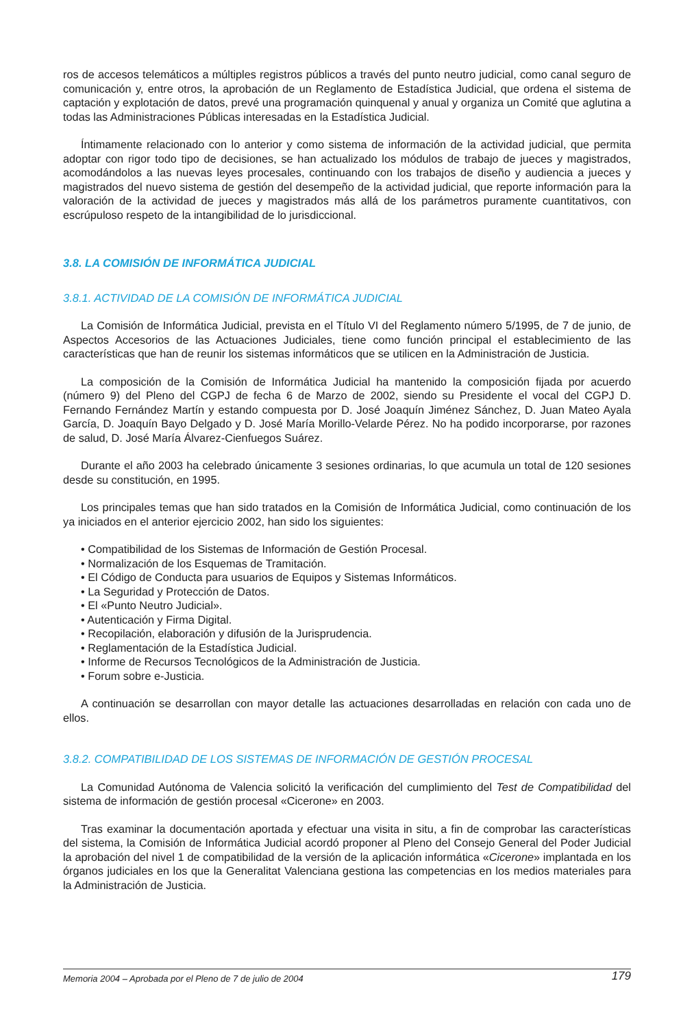ros de accesos telemáticos a múltiples registros públicos a través del punto neutro judicial, como canal seguro de comunicación y, entre otros, la aprobación de un Reglamento de Estadística Judicial, que ordena el sistema de captación y explotación de datos, prevé una programación quinquenal y anual y organiza un Comité que aglutina a todas las Administraciones Públicas interesadas en la Estadística Judicial.
Íntimamente relacionado con lo anterior y como sistema de información de la actividad judicial, que permita adoptar con rigor todo tipo de decisiones, se han actualizado los módulos de trabajo de jueces y magistrados, acomodándolos a las nuevas leyes procesales, continuando con los trabajos de diseño y audiencia a jueces y magistrados del nuevo sistema de gestión del desempeño de la actividad judicial, que reporte información para la valoración de la actividad de jueces y magistrados más allá de los parámetros puramente cuantitativos, con escrúpuloso respeto de la intangibilidad de lo jurisdiccional.
3.8. LA COMISIÓN DE INFORMÁTICA JUDICIAL
3.8.1. ACTIVIDAD DE LA COMISIÓN DE INFORMÁTICA JUDICIAL
La Comisión de Informática Judicial, prevista en el Título VI del Reglamento número 5/1995, de 7 de junio, de Aspectos Accesorios de las Actuaciones Judiciales, tiene como función principal el establecimiento de las características que han de reunir los sistemas informáticos que se utilicen en la Administración de Justicia.
La composición de la Comisión de Informática Judicial ha mantenido la composición fijada por acuerdo (número 9) del Pleno del CGPJ de fecha 6 de Marzo de 2002, siendo su Presidente el vocal del CGPJ D. Fernando Fernández Martín y estando compuesta por D. José Joaquín Jiménez Sánchez, D. Juan Mateo Ayala García, D. Joaquín Bayo Delgado y D. José María Morillo-Velarde Pérez. No ha podido incorporarse, por razones de salud, D. José María Álvarez-Cienfuegos Suárez.
Durante el año 2003 ha celebrado únicamente 3 sesiones ordinarias, lo que acumula un total de 120 sesiones desde su constitución, en 1995.
Los principales temas que han sido tratados en la Comisión de Informática Judicial, como continuación de los ya iniciados en el anterior ejercicio 2002, han sido los siguientes:
• Compatibilidad de los Sistemas de Información de Gestión Procesal.
• Normalización de los Esquemas de Tramitación.
• El Código de Conducta para usuarios de Equipos y Sistemas Informáticos.
• La Seguridad y Protección de Datos.
• El «Punto Neutro Judicial».
• Autenticación y Firma Digital.
• Recopilación, elaboración y difusión de la Jurisprudencia.
• Reglamentación de la Estadística Judicial.
• Informe de Recursos Tecnológicos de la Administración de Justicia.
• Forum sobre e-Justicia.
A continuación se desarrollan con mayor detalle las actuaciones desarrolladas en relación con cada uno de ellos.
3.8.2. COMPATIBILIDAD DE LOS SISTEMAS DE INFORMACIÓN DE GESTIÓN PROCESAL
La Comunidad Autónoma de Valencia solicitó la verificación del cumplimiento del Test de Compatibilidad del sistema de información de gestión procesal «Cicerone» en 2003.
Tras examinar la documentación aportada y efectuar una visita in situ, a fin de comprobar las características del sistema, la Comisión de Informática Judicial acordó proponer al Pleno del Consejo General del Poder Judicial la aprobación del nivel 1 de compatibilidad de la versión de la aplicación informática «Cicerone» implantada en los órganos judiciales en los que la Generalitat Valenciana gestiona las competencias en los medios materiales para la Administración de Justicia.
Memoria 2004 – Aprobada por el Pleno de 7 de julio de 2004 179